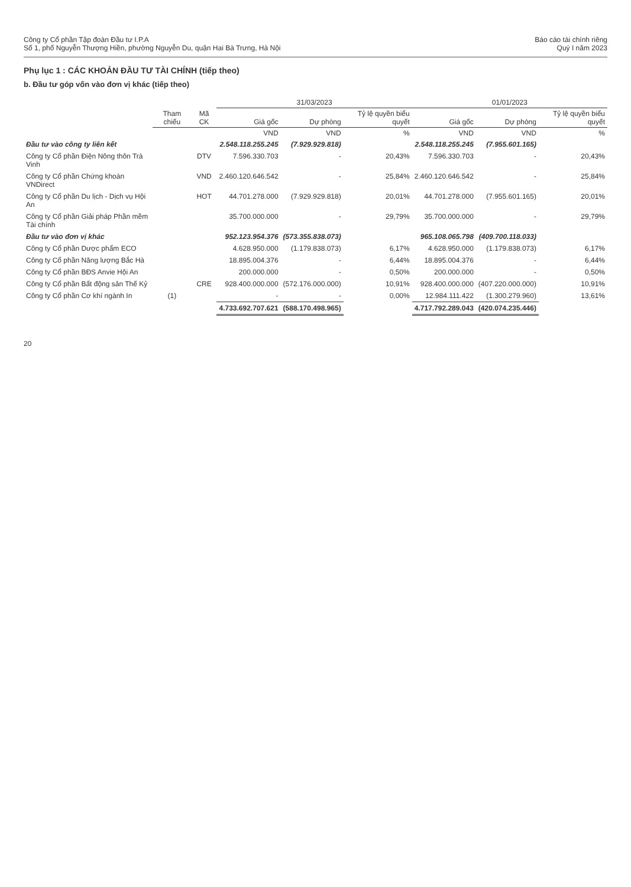Công ty Cổ phần Tập đoàn Đầu tư I.P.A
Số 1, phố Nguyễn Thượng Hiền, phường Nguyễn Du, quận Hai Bà Trưng, Hà Nội
Báo cáo tài chính riêng
Quý I năm 2023
Phụ lục 1 : CÁC KHOẢN ĐẦU TƯ TÀI CHÍNH (tiếp theo)
b. Đầu tư góp vốn vào đơn vị khác (tiếp theo)
| | | | 31/03/2023 | | | 01/01/2023 | | |
| --- | --- | --- | --- | --- | --- | --- | --- | --- |
| | Tham chiếu | Mã CK | Giá gốc | Dự phòng | Tỷ lệ quyền biểu quyết | Giá gốc | Dự phòng | Tỷ lệ quyền biểu quyết |
| | | | VND | VND | % | VND | VND | % |
| Đầu tư vào công ty liên kết | | | 2.548.118.255.245 | (7.929.929.818) | | 2.548.118.255.245 | (7.955.601.165) | |
| Công ty Cổ phần Điện Nông thôn Trà Vinh | | DTV | 7.596.330.703 | - | 20,43% | 7.596.330.703 | - | 20,43% |
| Công ty Cổ phần Chứng khoán VNDirect | | VND | 2.460.120.646.542 | - | 25,84% | 2.460.120.646.542 | - | 25,84% |
| Công ty Cổ phần Du lịch - Dịch vụ Hội An | | HOT | 44.701.278.000 | (7.929.929.818) | 20,01% | 44.701.278.000 | (7.955.601.165) | 20,01% |
| Công ty Cổ phần Giải pháp Phần mềm Tài chính | | | 35.700.000.000 | - | 29,79% | 35.700.000.000 | - | 29,79% |
| Đầu tư vào đơn vị khác | | | 952.123.954.376 | (573.355.838.073) | | 965.108.065.798 | (409.700.118.033) | |
| Công ty Cổ phần Dược phẩm ECO | | | 4.628.950.000 | (1.179.838.073) | 6,17% | 4.628.950.000 | (1.179.838.073) | 6,17% |
| Công ty Cổ phần Năng lượng Bắc Hà | | | 18.895.004.376 | - | 6,44% | 18.895.004.376 | - | 6,44% |
| Công ty Cổ phần BĐS Anvie Hội An | | | 200.000.000 | - | 0,50% | 200.000.000 | - | 0,50% |
| Công ty Cổ phần Bất động sản Thế Kỷ | | CRE | 928.400.000.000 | (572.176.000.000) | 10,91% | 928.400.000.000 | (407.220.000.000) | 10,91% |
| Công ty Cổ phần Cơ khí ngành In | (1) | | - | - | 0,00% | 12.984.111.422 | (1.300.279.960) | 13,61% |
| | | | 4.733.692.707.621 | (588.170.498.965) | | 4.717.792.289.043 | (420.074.235.446) | |
20